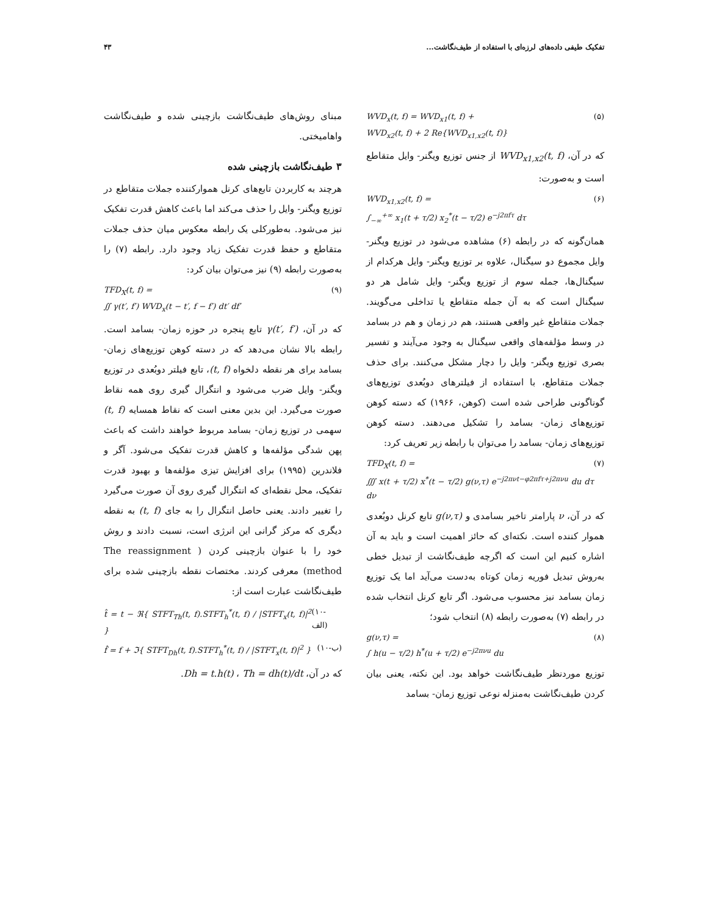تفکیک طیفی داده‌های لرزه‌ای با استفاده از طیف‌نگاشت... ۴۳
WVD<sub>x</sub>(t, f) = WVD<sub>x1</sub>(t, f) +
WVD<sub>x2</sub>(t, f) + 2 Re{WVD<sub>x1,x2</sub>(t, f)}
(۵)
که در آن، WVD<sub>x1,x2</sub>(t, f) از جنس توزیع ویگنر- وایل متقاطع است و به‌صورت:
WVD<sub>x1,x2</sub>(t, f) =
∫<sub>−∞</sub><sup>+∞</sup> x<sub>1</sub>(t + τ/2) x<sub>2</sub><sup>*</sup>(t − τ/2) e<sup>−j2πfτ</sup> dτ
(۶)
همان‌گونه که در رابطه (۶) مشاهده می‌شود در توزیع ویگنر- وایل مجموع دو سیگنال، علاوه بر توزیع ویگنر- وایل هرکدام از سیگنال‌ها، جمله سوم از توزیع ویگنر- وایل شامل هر دو سیگنال است که به آن جمله متقاطع یا تداخلی می‌گویند. جملات متقاطع غیر واقعی هستند، هم در زمان و هم در بسامد در وسط مؤلفه‌های واقعی سیگنال به وجود می‌آیند و تفسیر بصری توزیع ویگنر- وایل را دچار مشکل می‌کنند. برای حذف جملات متقاطع، با استفاده از فیلترهای دوبُعدی توزیع‌های گوناگونی طراحی شده است (کوهن، ۱۹۶۶) که دسته کوهن توزیع‌های زمان- بسامد را تشکیل می‌دهند. دسته کوهن توزیع‌های زمان- بسامد را می‌توان با رابطه زیر تعریف کرد:
TFD<sub>X</sub>(t, f) =
∭ x(t + τ/2) x<sup>*</sup>(t − τ/2) g(ν,τ) e<sup>−j2πνt−φ2πfτ+j2πνu</sup> du dτ dν
(۷)
که در آن، ν پارامتر تاخیر بسامدی و g(ν,τ) تابع کرنل دوبُعدی هموار کننده است. نکته‌ای که حائز اهمیت است و باید به آن اشاره کنیم این است که اگرچه طیف‌نگاشت از تبدیل خطی به‌روش تبدیل فوریه زمان کوتاه به‌دست می‌آید اما یک توزیع زمان بسامد نیز محسوب می‌شود. اگر تابع کرنل انتخاب شده در رابطه (۷) به‌صورت رابطه (۸) انتخاب شود؛
g(ν,τ) =
∫ h(u − τ/2) h<sup>*</sup>(u + τ/2) e<sup>−j2πνu</sup> du
(۸)
توزیع موردنظر طیف‌نگاشت خواهد بود. این نکته، یعنی بیان کردن طیف‌نگاشت به‌منزله نوعی توزیع زمان- بسامد
مبنای روش‌های طیف‌نگاشت بازچینی شده و طیف‌نگاشت واهامیختی.
۳ طیف‌نگاشت بازچینی شده
هرچند به کاربردن تابع‌های کرنل هموارکننده جملات متقاطع در توزیع ویگنر- وایل را حذف می‌کند اما باعث کاهش قدرت تفکیک نیز می‌شود. به‌طورکلی یک رابطه معکوس میان حذف جملات متقاطع و حفظ قدرت تفکیک زیاد وجود دارد. رابطه (۷) را به‌صورت رابطه (۹) نیز می‌توان بیان کرد:
TFD<sub>X</sub>(t, f) =
∬ γ(t′, f′) WVD<sub>x</sub>(t − t′, f − f′) dt′ df′
(۹)
که در آن، γ(t′, f′) تابع پنجره در حوزه زمان- بسامد است. رابطه بالا نشان می‌دهد که در دسته کوهن توزیع‌های زمان- بسامد برای هر نقطه دلخواه (t, f)، تابع فیلتر دوبُعدی در توزیع ویگنر- وایل ضرب می‌شود و انتگرال گیری روی همه نقاط صورت می‌گیرد. این بدین معنی است که نقاط همسایه (t, f) سهمی در توزیع زمان- بسامد مربوط خواهند داشت که باعث پهن شدگی مؤلفه‌ها و کاهش قدرت تفکیک می‌شود. آگر و فلاندرین (۱۹۹۵) برای افزایش تیزی مؤلفه‌ها و بهبود قدرت تفکیک، محل نقطه‌ای که انتگرال گیری روی آن صورت می‌گیرد را تغییر دادند. یعنی حاصل انتگرال را به جای (t, f) به نقطه دیگری که مرکز گرانی این انرژی است، نسبت دادند و روش خود را با عنوان بازچینی کردن ( The reassignment method) معرفی کردند. مختصات نقطه بازچینی شده برای طیف‌نگاشت عبارت است از:
t̂ = t − ℜ{ STFT<sub>Th</sub>(t, f).STFT<sub>h</sub><sup>*</sup>(t, f) / |STFT<sub>x</sub>(t, f)|<sup>2</sup> }
(۱۰-الف)
f̂ = f + ℑ{ STFT<sub>Dh</sub>(t, f).STFT<sub>h</sub><sup>*</sup>(t, f) / |STFT<sub>x</sub>(t, f)|<sup>2</sup> }
(۱۰-ب)
که در آن، Th = dh(t)/dt ، Dh = t.h(t).